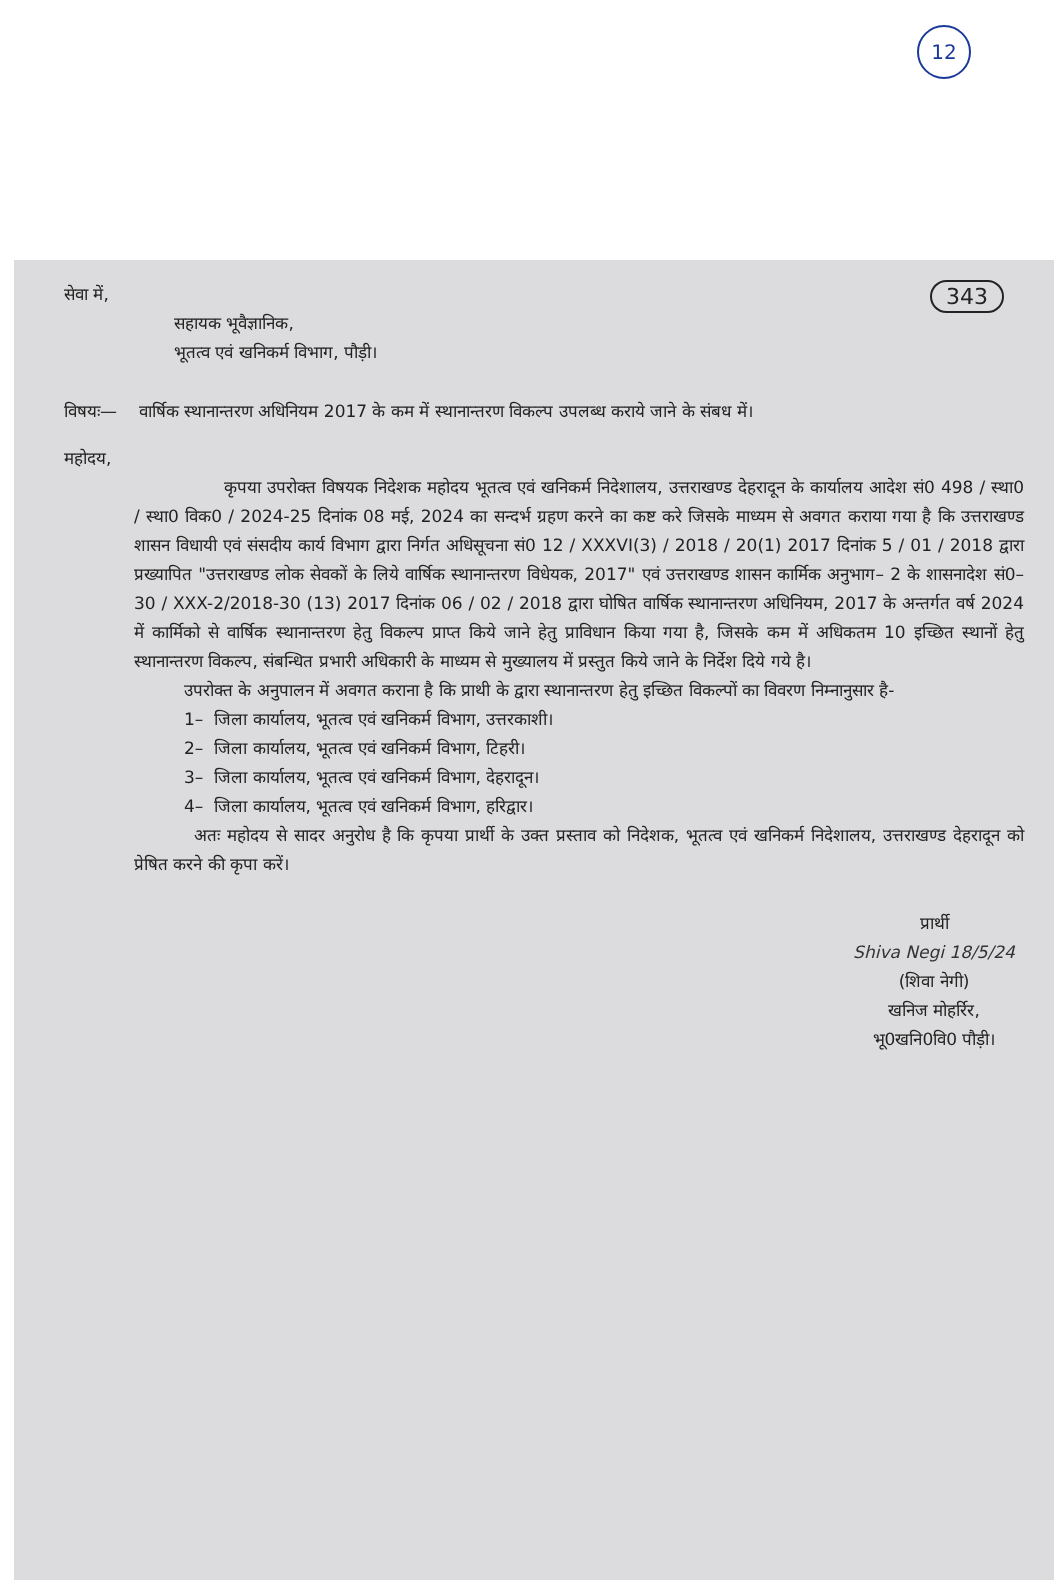12
343 सेवा में,
सहायक भूवैज्ञानिक,
भूतत्व एवं खनिकर्म विभाग, पौड़ी।
विषयः— वार्षिक स्थानान्तरण अधिनियम 2017 के कम में स्थानान्तरण विकल्प उपलब्ध कराये जाने के संबध में।
महोदय,
कृपया उपरोक्त विषयक निदेशक महोदय भूतत्व एवं खनिकर्म निदेशालय, उत्तराखण्ड देहरादून के कार्यालय आदेश सं0 498 / स्था0 / स्था0 विक0 / 2024-25 दिनांक 08 मई, 2024 का सन्दर्भ ग्रहण करने का कष्ट करे जिसके माध्यम से अवगत कराया गया है कि उत्तराखण्ड शासन विधायी एवं संसदीय कार्य विभाग द्वारा निर्गत अधिसूचना सं0 12 / XXXVI(3) / 2018 / 20(1) 2017 दिनांक 5 / 01 / 2018 द्वारा प्रख्यापित "उत्तराखण्ड लोक सेवकों के लिये वार्षिक स्थानान्तरण विधेयक, 2017" एवं उत्तराखण्ड शासन कार्मिक अनुभाग– 2 के शासनादेश सं0–30 / XXX-2/2018-30 (13) 2017 दिनांक 06 / 02 / 2018 द्वारा घोषित वार्षिक स्थानान्तरण अधिनियम, 2017 के अन्तर्गत वर्ष 2024 में कार्मिको से वार्षिक स्थानान्तरण हेतु विकल्प प्राप्त किये जाने हेतु प्राविधान किया गया है, जिसके कम में अधिकतम 10 इच्छित स्थानों हेतु स्थानान्तरण विकल्प, संबन्धित प्रभारी अधिकारी के माध्यम से मुख्यालय में प्रस्तुत किये जाने के निर्देश दिये गये है।
उपरोक्त के अनुपालन में अवगत कराना है कि प्राथी के द्वारा स्थानान्तरण हेतु इच्छित विकल्पों का विवरण निम्नानुसार है-
1– जिला कार्यालय, भूतत्व एवं खनिकर्म विभाग, उत्तरकाशी।
2– जिला कार्यालय, भूतत्व एवं खनिकर्म विभाग, टिहरी।
3– जिला कार्यालय, भूतत्व एवं खनिकर्म विभाग, देहरादून।
4– जिला कार्यालय, भूतत्व एवं खनिकर्म विभाग, हरिद्वार।
अतः महोदय से सादर अनुरोध है कि कृपया प्रार्थी के उक्त प्रस्ताव को निदेशक, भूतत्व एवं खनिकर्म निदेशालय, उत्तराखण्ड देहरादून को प्रेषित करने की कृपा करें।
प्रार्थी
Shiva Negi 18/5/24
(शिवा नेगी)
खनिज मोहर्रिर,
भू0खनि0वि0 पौड़ी।